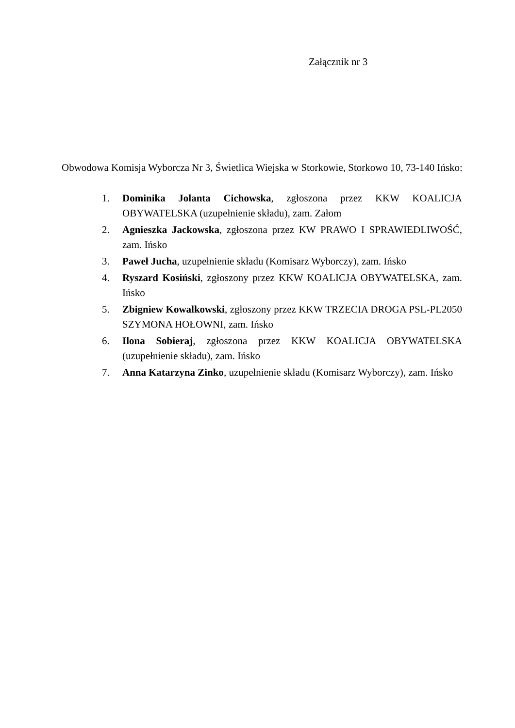Załącznik nr 3
Obwodowa Komisja Wyborcza Nr 3, Świetlica Wiejska w Storkowie, Storkowo 10, 73-140 Ińsko:
1. Dominika Jolanta Cichowska, zgłoszona przez KKW KOALICJA OBYWATELSKA (uzupełnienie składu), zam. Załom
2. Agnieszka Jackowska, zgłoszona przez KW PRAWO I SPRAWIEDLIWOŚĆ, zam. Ińsko
3. Paweł Jucha, uzupełnienie składu (Komisarz Wyborczy), zam. Ińsko
4. Ryszard Kosiński, zgłoszony przez KKW KOALICJA OBYWATELSKA, zam. Ińsko
5. Zbigniew Kowalkowski, zgłoszony przez KKW TRZECIA DROGA PSL-PL2050 SZYMONA HOŁOWNI, zam. Ińsko
6. Ilona Sobieraj, zgłoszona przez KKW KOALICJA OBYWATELSKA (uzupełnienie składu), zam. Ińsko
7. Anna Katarzyna Zinko, uzupełnienie składu (Komisarz Wyborczy), zam. Ińsko